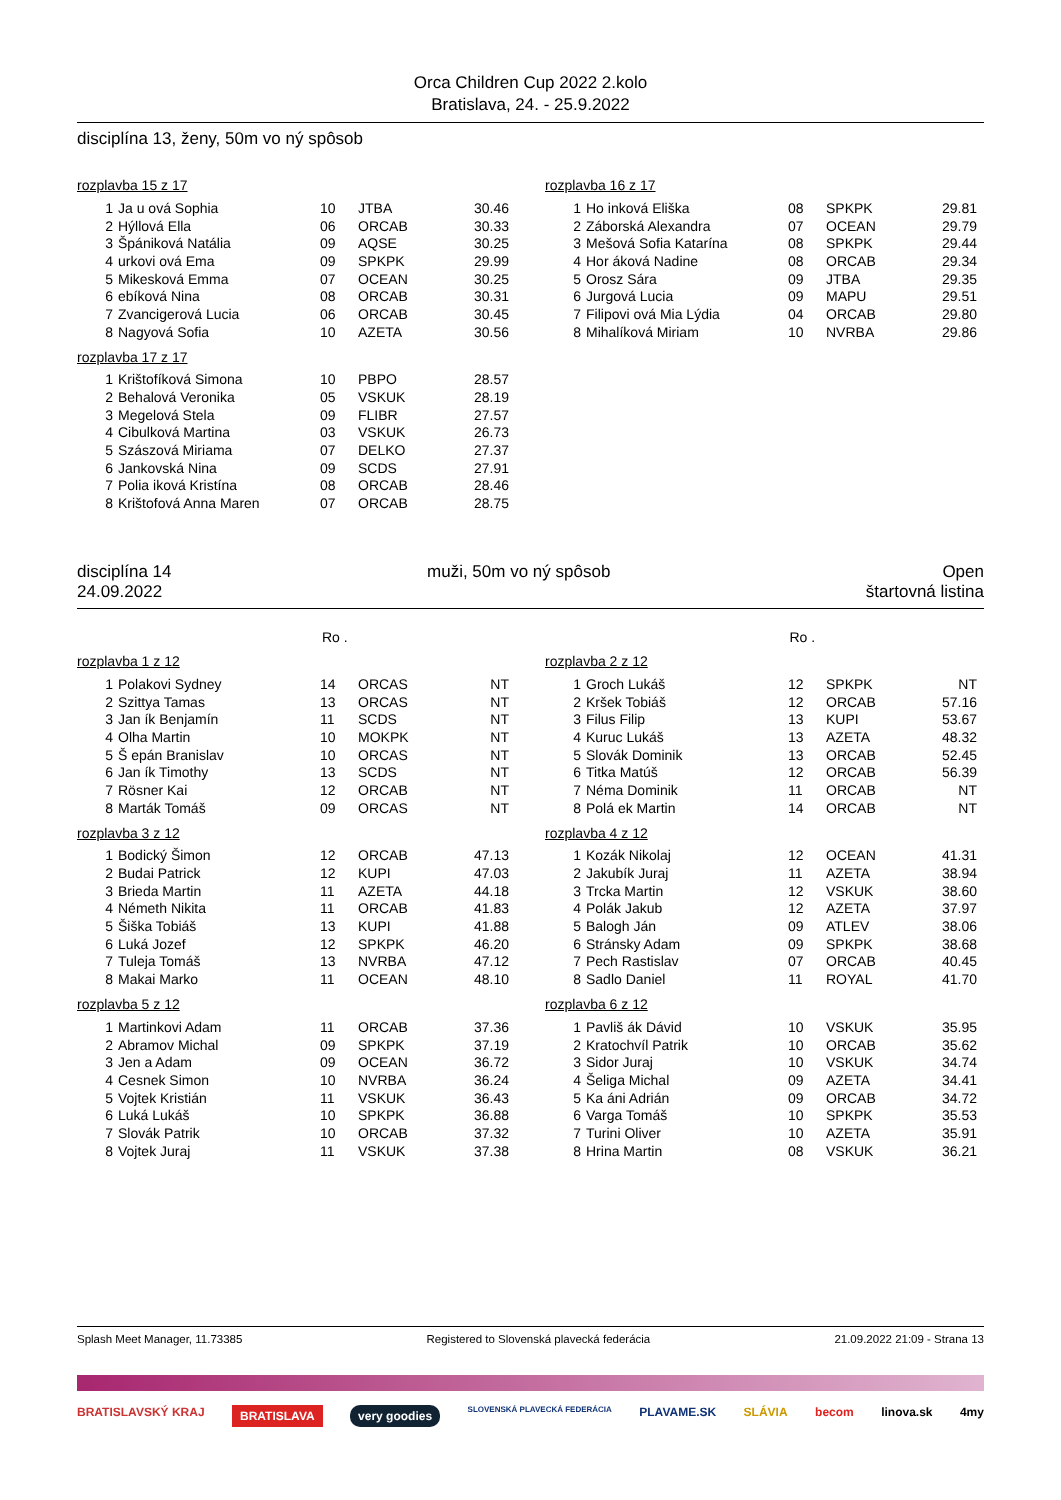Orca Children Cup 2022 2.kolo
Bratislava, 24. - 25.9.2022
disciplína 13, ženy, 50m vo ný spôsob
rozplavba 15 z 17
| 1 | Ja u ová Sophia | 10 | JTBA | 30.46 |
| 2 | Hýllová Ella | 06 | ORCAB | 30.33 |
| 3 | Špániková Natália | 09 | AQSE | 30.25 |
| 4 | urkovi ová Ema | 09 | SPKPK | 29.99 |
| 5 | Mikesková Emma | 07 | OCEAN | 30.25 |
| 6 | ebíková Nina | 08 | ORCAB | 30.31 |
| 7 | Zvancigerová Lucia | 06 | ORCAB | 30.45 |
| 8 | Nagyová Sofia | 10 | AZETA | 30.56 |
rozplavba 16 z 17
| 1 | Ho inková Eliška | 08 | SPKPK | 29.81 |
| 2 | Záborská Alexandra | 07 | OCEAN | 29.79 |
| 3 | Mešová Sofia Katarína | 08 | SPKPK | 29.44 |
| 4 | Hor áková Nadine | 08 | ORCAB | 29.34 |
| 5 | Orosz Sára | 09 | JTBA | 29.35 |
| 6 | Jurgová Lucia | 09 | MAPU | 29.51 |
| 7 | Filipovi ová Mia Lýdia | 04 | ORCAB | 29.80 |
| 8 | Mihalíková Miriam | 10 | NVRBA | 29.86 |
rozplavba 17 z 17
| 1 | Krištofíková Simona | 10 | PBPO | 28.57 |
| 2 | Behalová Veronika | 05 | VSKUK | 28.19 |
| 3 | Megelová Stela | 09 | FLIBR | 27.57 |
| 4 | Cibulková Martina | 03 | VSKUK | 26.73 |
| 5 | Szászová Miriama | 07 | DELKO | 27.37 |
| 6 | Jankovská Nina | 09 | SCDS | 27.91 |
| 7 | Polia iková Kristína | 08 | ORCAB | 28.46 |
| 8 | Krištofová Anna Maren | 07 | ORCAB | 28.75 |
disciplína 14
24.09.2022
muži, 50m vo ný spôsob Open
štartovná listina
Ro . Ro .
rozplavba 1 z 12
| 1 | Polakovi Sydney | 14 | ORCAS | NT |
| 2 | Szittya Tamas | 13 | ORCAS | NT |
| 3 | Jan ík Benjamín | 11 | SCDS | NT |
| 4 | Olha Martin | 10 | MOKPK | NT |
| 5 | Š epán Branislav | 10 | ORCAS | NT |
| 6 | Jan ík Timothy | 13 | SCDS | NT |
| 7 | Rösner Kai | 12 | ORCAB | NT |
| 8 | Marták Tomáš | 09 | ORCAS | NT |
rozplavba 2 z 12
| 1 | Groch Lukáš | 12 | SPKPK | NT |
| 2 | Kršek Tobiáš | 12 | ORCAB | 57.16 |
| 3 | Filus Filip | 13 | KUPI | 53.67 |
| 4 | Kuruc Lukáš | 13 | AZETA | 48.32 |
| 5 | Slovák Dominik | 13 | ORCAB | 52.45 |
| 6 | Titka Matúš | 12 | ORCAB | 56.39 |
| 7 | Néma Dominik | 11 | ORCAB | NT |
| 8 | Polá ek Martin | 14 | ORCAB | NT |
rozplavba 3 z 12
| 1 | Bodický Šimon | 12 | ORCAB | 47.13 |
| 2 | Budai Patrick | 12 | KUPI | 47.03 |
| 3 | Brieda Martin | 11 | AZETA | 44.18 |
| 4 | Németh Nikita | 11 | ORCAB | 41.83 |
| 5 | Šiška Tobiáš | 13 | KUPI | 41.88 |
| 6 | Luká Jozef | 12 | SPKPK | 46.20 |
| 7 | Tuleja Tomáš | 13 | NVRBA | 47.12 |
| 8 | Makai Marko | 11 | OCEAN | 48.10 |
rozplavba 4 z 12
| 1 | Kozák Nikolaj | 12 | OCEAN | 41.31 |
| 2 | Jakubík Juraj | 11 | AZETA | 38.94 |
| 3 | Trcka Martin | 12 | VSKUK | 38.60 |
| 4 | Polák Jakub | 12 | AZETA | 37.97 |
| 5 | Balogh Ján | 09 | ATLEV | 38.06 |
| 6 | Stránsky Adam | 09 | SPKPK | 38.68 |
| 7 | Pech Rastislav | 07 | ORCAB | 40.45 |
| 8 | Sadlo Daniel | 11 | ROYAL | 41.70 |
rozplavba 5 z 12
| 1 | Martinkovi Adam | 11 | ORCAB | 37.36 |
| 2 | Abramov Michal | 09 | SPKPK | 37.19 |
| 3 | Jen a Adam | 09 | OCEAN | 36.72 |
| 4 | Cesnek Simon | 10 | NVRBA | 36.24 |
| 5 | Vojtek Kristián | 11 | VSKUK | 36.43 |
| 6 | Luká Lukáš | 10 | SPKPK | 36.88 |
| 7 | Slovák Patrik | 10 | ORCAB | 37.32 |
| 8 | Vojtek Juraj | 11 | VSKUK | 37.38 |
rozplavba 6 z 12
| 1 | Pavliš ák Dávid | 10 | VSKUK | 35.95 |
| 2 | Kratochvíl Patrik | 10 | ORCAB | 35.62 |
| 3 | Sidor Juraj | 10 | VSKUK | 34.74 |
| 4 | Šeliga Michal | 09 | AZETA | 34.41 |
| 5 | Ka áni Adrián | 09 | ORCAB | 34.72 |
| 6 | Varga Tomáš | 10 | SPKPK | 35.53 |
| 7 | Turini Oliver | 10 | AZETA | 35.91 |
| 8 | Hrina Martin | 08 | VSKUK | 36.21 |
Splash Meet Manager, 11.73385 Registered to Slovenská plavecká federácia 21.09.2022 21:09 - Strana 13
BRATISLAVSKÝ KRAJ BRATISLAVA very goodies SLOVENSKÁ PLAVECKÁ FEDERÁCIA PLAVAME.SK SLÁVIA becom linova.sk 4my